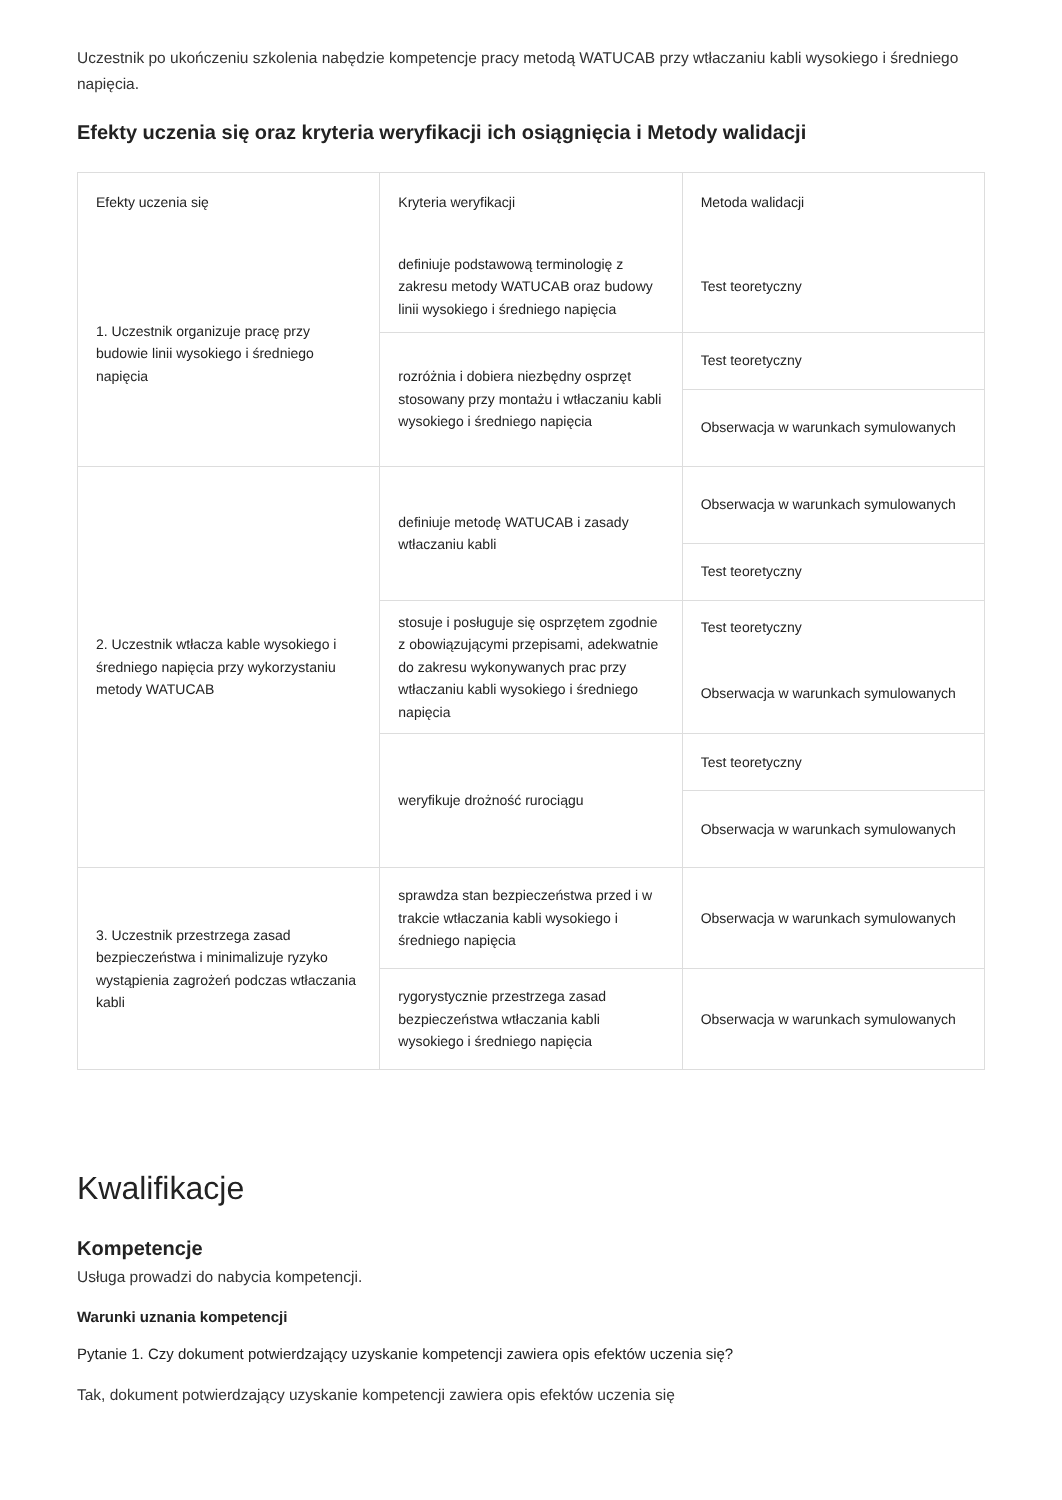Uczestnik po ukończeniu szkolenia nabędzie kompetencje pracy metodą WATUCAB przy wtłaczaniu kabli wysokiego i średniego napięcia.
Efekty uczenia się oraz kryteria weryfikacji ich osiągnięcia i Metody walidacji
| Efekty uczenia się | Kryteria weryfikacji | Metoda walidacji |
| 1. Uczestnik organizuje pracę przy budowie linii wysokiego i średniego napięcia | definiuje podstawową terminologię z zakresu metody WATUCAB oraz budowy linii wysokiego i średniego napięcia | Test teoretyczny |
| | rozróżnia i dobiera niezbędny osprzęt stosowany przy montażu i wtłaczaniu kabli wysokiego i średniego napięcia | Test teoretyczny |
| | | Obserwacja w warunkach symulowanych |
| 2. Uczestnik wtłacza kable wysokiego i średniego napięcia przy wykorzystaniu metody WATUCAB | definiuje metodę WATUCAB i zasady wtłaczaniu kabli | Obserwacja w warunkach symulowanych |
| | | Test teoretyczny |
| | stosuje i posługuje się osprzętem zgodnie z obowiązującymi przepisami, adekwatnie do zakresu wykonywanych prac przy wtłaczaniu kabli wysokiego i średniego napięcia | Test teoretyczny |
| | | Obserwacja w warunkach symulowanych |
| | weryfikuje drożność rurociągu | Test teoretyczny |
| | | Obserwacja w warunkach symulowanych |
| 3. Uczestnik przestrzega zasad bezpieczeństwa i minimalizuje ryzyko wystąpienia zagrożeń podczas wtłaczania kabli | sprawdza stan bezpieczeństwa przed i w trakcie wtłaczania kabli wysokiego i średniego napięcia | Obserwacja w warunkach symulowanych |
| | rygorystycznie przestrzega zasad bezpieczeństwa wtłaczania kabli wysokiego i średniego napięcia | Obserwacja w warunkach symulowanych |
Kwalifikacje
Kompetencje
Usługa prowadzi do nabycia kompetencji.
Warunki uznania kompetencji
Pytanie 1. Czy dokument potwierdzający uzyskanie kompetencji zawiera opis efektów uczenia się?
Tak, dokument potwierdzający uzyskanie kompetencji zawiera opis efektów uczenia się